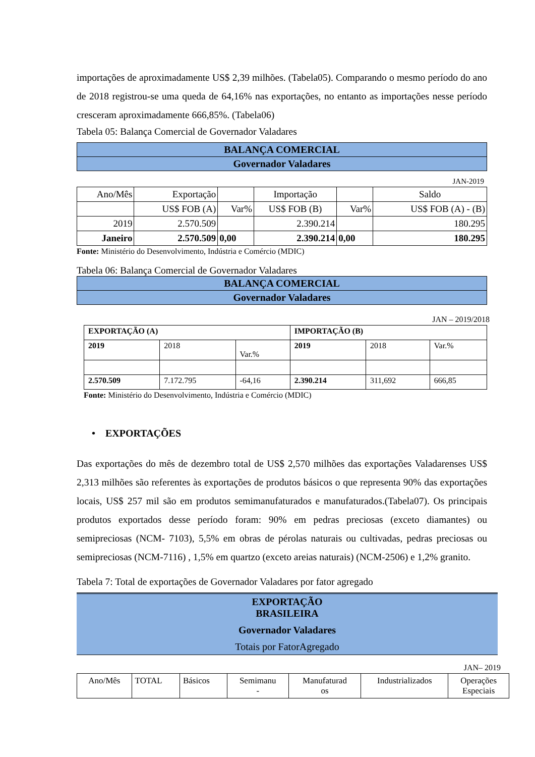importações de aproximadamente US$ 2,39 milhões. (Tabela05). Comparando o mesmo período do ano de 2018 registrou-se uma queda de 64,16% nas exportações, no entanto as importações nesse período cresceram aproximadamente 666,85%. (Tabela06)
Tabela 05: Balança Comercial de Governador Valadares
| BALANÇA COMERCIAL |
| Governador Valadares |
JAN-2019
| Ano/Mês | Exportação | | Importação | | Saldo |
| | US$ FOB (A) | Var% | US$ FOB (B) | Var% | US$ FOB (A) - (B) |
| 2019 | 2.570.509 | | 2.390.214 | | 180.295 |
| Janeiro | 2.570.509 | 0,00 | 2.390.214 | 0,00 | 180.295 |
Fonte: Ministério do Desenvolvimento, Indústria e Comércio (MDIC)
Tabela 06: Balança Comercial de Governador Valadares
| BALANÇA COMERCIAL |
| Governador Valadares |
JAN – 2019/2018
| EXPORTAÇÃO (A) | | | IMPORTAÇÃO (B) | | |
| 2019 | 2018 | Var.% | 2019 | 2018 | Var.% |
| 2.570.509 | 7.172.795 | -64,16 | 2.390.214 | 311,692 | 666,85 |
Fonte: Ministério do Desenvolvimento, Indústria e Comércio (MDIC)
• EXPORTAÇÕES
Das exportações do mês de dezembro total de US$ 2,570 milhões das exportações Valadarenses US$ 2,313 milhões são referentes às exportações de produtos básicos o que representa 90% das exportações locais, US$ 257 mil são em produtos semimanufaturados e manufaturados.(Tabela07). Os principais produtos exportados desse período foram: 90% em pedras preciosas (exceto diamantes) ou semipreciosas (NCM- 7103), 5,5% em obras de pérolas naturais ou cultivadas, pedras preciosas ou semipreciosas (NCM-7116) , 1,5% em quartzo (exceto areias naturais) (NCM-2506) e 1,2% granito.
Tabela 7: Total de exportações de Governador Valadares por fator agregado
EXPORTAÇÃO
BRASILEIRA
Governador Valadares
Totais por FatorAgregado
JAN– 2019
| Ano/Mês | TOTAL | Básicos | Semimanu - | Manufaturad os | Industrializados | Operações Especiais |